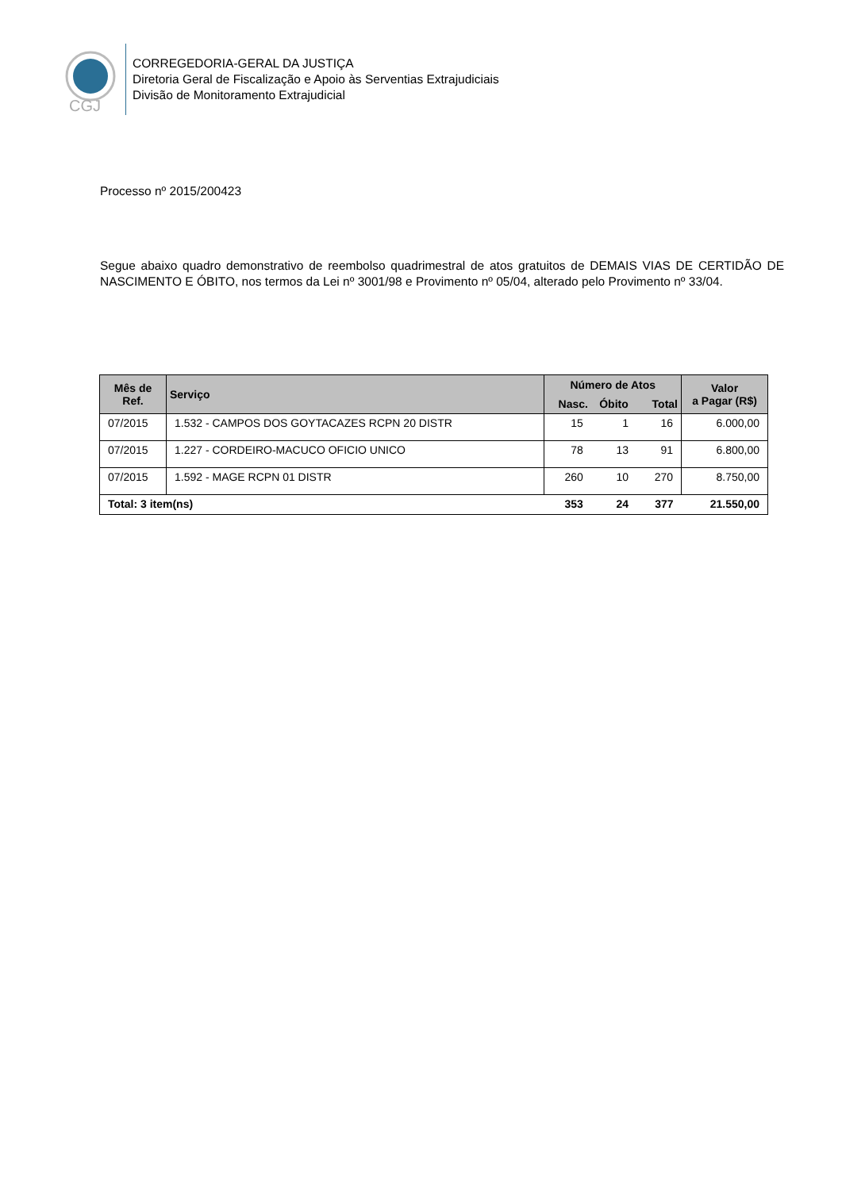CGJ
CORREGEDORIA-GERAL DA JUSTIÇA
Diretoria Geral de Fiscalização e Apoio às Serventias Extrajudiciais
Divisão de Monitoramento Extrajudicial
Processo nº 2015/200423
Segue abaixo quadro demonstrativo de reembolso quadrimestral de atos gratuitos de DEMAIS VIAS DE CERTIDÃO DE NASCIMENTO E ÓBITO, nos termos da Lei nº 3001/98 e Provimento nº 05/04, alterado pelo Provimento nº 33/04.
| Mês de Ref. | Serviço | Número de Atos | | | Valor a Pagar (R$) |
| --- | --- | --- | --- | --- | --- |
| | | Nasc. | Óbito | Total | |
| 07/2015 | 1.532 - CAMPOS DOS GOYTACAZES RCPN 20 DISTR | 15 | 1 | 16 | 6.000,00 |
| 07/2015 | 1.227 - CORDEIRO-MACUCO OFICIO UNICO | 78 | 13 | 91 | 6.800,00 |
| 07/2015 | 1.592 - MAGE RCPN 01 DISTR | 260 | 10 | 270 | 8.750,00 |
| Total: 3 item(ns) | | 353 | 24 | 377 | 21.550,00 |